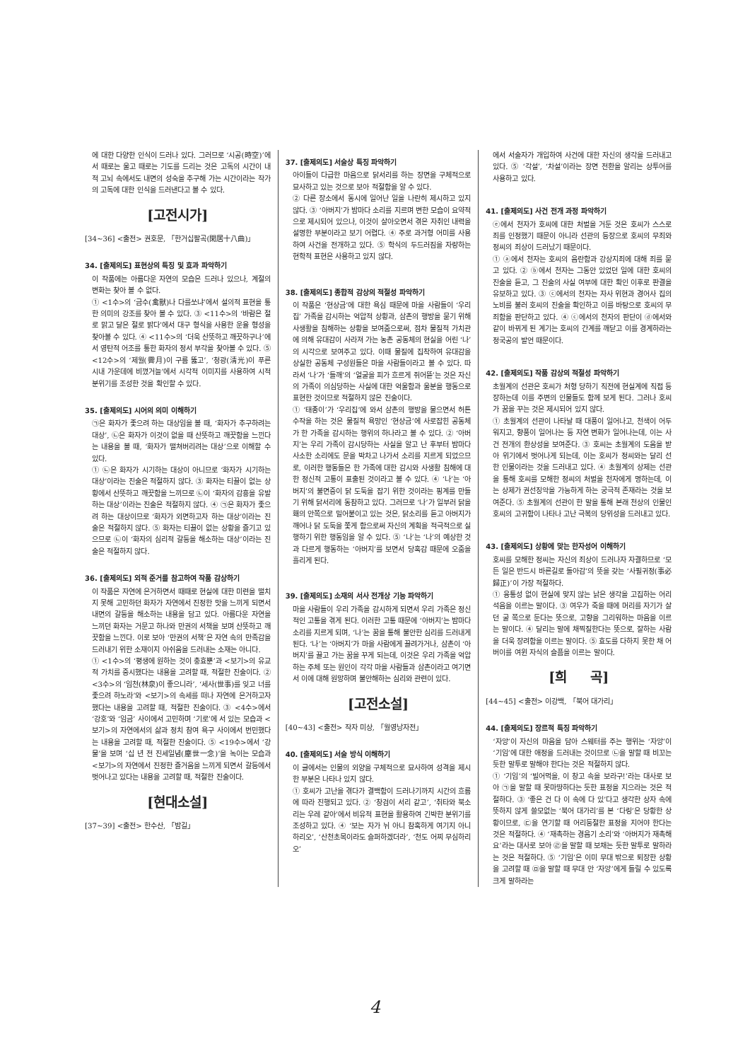에 대한 다양한 인식이 드러나 있다. 그러므로 ‘시공(時空)’에서 때로는 울고 때로는 기도를 드리는 것은 고독의 시간이 내적 고뇌 속에서도 내면의 성숙을 추구해 가는 시간이라는 작가의 고독에 대한 인식을 드러낸다고 볼 수 있다.
[고전시가]
[34~36] <출전> 권호문, 「한거십팔곡(閑居十八曲)」
34. [출제의도] 표현상의 특징 및 효과 파악하기
이 작품에는 아름다운 자연의 모습은 드러나 있으나, 계절의 변화는 찾아 볼 수 없다.
① <1수>의 ‘금수(禽獸)나 다를쏘냐’에서 설의적 표현을 통한 의미의 강조를 찾아 볼 수 있다. ③ <11수>의 ‘바람은 절로 맑고 달은 절로 밝다’에서 대구 형식을 사용한 운율 형성을 찾아볼 수 있다. ④ <11수>의 ‘더욱 산뜻하고 깨끗하구나’에서 영탄적 어조를 통한 화자의 정서 부각을 찾아볼 수 있다. ⑤ <12수>의 ‘제월(霽月)이 구름 뚫고’, ‘청광(淸光)이 푸른 시내 가운데에 비꼈거늘’에서 시각적 이미지를 사용하여 시적 분위기를 조성한 것을 확인할 수 있다.
35. [출제의도] 시어의 의미 이해하기
㉠은 화자가 좇으려 하는 대상임을 볼 때, ‘화자가 추구하려는 대상’, ㉡은 화자가 이것이 없을 때 산뜻하고 깨끗함을 느낀다는 내용을 볼 때, ‘화자가 떨쳐버리려는 대상’으로 이해할 수 있다.
① ㉡은 화자가 시기하는 대상이 아니므로 ‘화자가 시기하는 대상’이라는 진술은 적절하지 않다. ③ 화자는 티끌이 없는 상황에서 산뜻하고 깨끗함을 느끼므로 ㉡이 ‘화자의 감흥을 유발하는 대상’이라는 진술은 적절하지 않다. ④ ㉠은 화자가 좇으려 하는 대상이므로 ‘화자가 외면하고자 하는 대상’이라는 진술은 적절하지 않다. ⑤ 화자는 티끌이 없는 상황을 즐기고 있으므로 ㉡이 ‘화자의 심리적 갈등을 해소하는 대상’이라는 진술은 적절하지 않다.
36. [출제의도] 외적 준거를 참고하여 작품 감상하기
이 작품은 자연에 은거하면서 때때로 현실에 대한 미련을 떨치지 못해 고민하던 화자가 자연에서 진정한 맛을 느끼게 되면서 내면의 갈등을 해소하는 내용을 담고 있다. 아름다운 자연을 느끼던 화자는 거문고 하나와 만권의 서책을 보며 산뜻하고 깨끗함을 느낀다. 이로 보아 ‘만권의 서책’은 자연 속의 만족감을 드러내기 위한 소재이지 아쉬움을 드러내는 소재는 아니다.
① <1수>의 ‘평생에 원하는 것이 충효뿐’과 <보기>의 유교적 가치를 중시했다는 내용을 고려할 때, 적절한 진술이다. ② <3수>의 ‘임천(林泉)이 좋으니라’, ‘세사(世事)를 잊고 너를 좇으려 하노라’와 <보기>의 속세를 떠나 자연에 은거하고자 했다는 내용을 고려할 때, 적절한 진술이다. ③ <4수>에서 ‘강호’와 ‘임금’ 사이에서 고민하며 ‘기로’에 서 있는 모습과 <보기>의 자연에서의 삶과 정치 참여 욕구 사이에서 번민했다는 내용을 고려할 때, 적절한 진술이다. ⑤ <19수>에서 ‘강물’을 보며 ‘십 년 전 진세일념(塵世一念)’을 녹이는 모습과 <보기>의 자연에서 진정한 즐거움을 느끼게 되면서 갈등에서 벗어나고 있다는 내용을 고려할 때, 적절한 진술이다.
[현대소설]
[37~39] <출전> 한수산, 「밤길」
37. [출제의도] 서술상 특징 파악하기
아이들이 다급한 마음으로 닭서리를 하는 장면을 구체적으로 묘사하고 있는 것으로 보아 적절함을 알 수 있다.
② 다른 장소에서 동시에 일어난 일을 나란히 제시하고 있지 않다. ③ ‘아버지’가 밤마다 소리를 지르며 변한 모습이 요약적으로 제시되어 있으나, 이것이 살아오면서 겪은 자취인 내력을 설명한 부분이라고 보기 어렵다. ④ 주로 과거형 어미를 사용하여 사건을 전개하고 있다. ⑤ 학식의 두드러짐을 자랑하는 현학적 표현은 사용하고 있지 않다.
38. [출제의도] 종합적 감상의 적절성 파악하기
이 작품은 ‘현상금’에 대한 욕심 때문에 마을 사람들이 ‘우리집’ 가족을 감시하는 억압적 상황과, 삼촌의 행방을 묻기 위해 사생활을 침해하는 상황을 보여줌으로써, 점차 물질적 가치관에 의해 유대감이 사라져 가는 농촌 공동체의 현실을 어린 ‘나’의 시각으로 보여주고 있다. 이때 물질에 집착하여 유대감을 상실한 공동체 구성원들은 마을 사람들이라고 볼 수 있다. 따라서 ‘나’가 ‘들깨’의 ‘얼굴을 피가 흐르게 쥐어뜯’는 것은 자신의 가족이 의심당하는 사실에 대한 억울함과 울분을 행동으로 표현한 것이므로 적절하지 않은 진술이다.
① ‘태종이’가 ‘우리집’에 와서 삼촌의 행방을 물으면서 허튼 수작을 하는 것은 물질적 욕망인 ‘현상금’에 사로잡힌 공동체가 한 가족을 감시하는 행위의 하나라고 볼 수 있다. ② ‘아버지’는 우리 가족이 감시당하는 사실을 알고 난 후부터 밤마다 사소한 소리에도 문을 박차고 나가서 소리를 지르게 되었으므로, 이러한 행동들은 한 가족에 대한 감시와 사생활 침해에 대한 정신적 고통이 표출된 것이라고 볼 수 있다. ④ ‘나’는 ‘아버지’의 불면증이 닭 도둑을 잡기 위한 것이라는 핑계를 만들기 위해 닭서리에 동참하고 있다. 그러므로 ‘나’가 일부러 닭을 홰의 안쪽으로 밀어붙이고 있는 것은, 닭소리를 듣고 아버지가 깨어나 닭 도둑을 쫓게 함으로써 자신의 계획을 적극적으로 실행하기 위한 행동임을 알 수 있다. ⑤ ‘나’는 ‘나’의 예상한 것과 다르게 행동하는 ‘아버지’를 보면서 당혹감 때문에 오줌을 흘리게 된다.
39. [출제의도] 소재의 서사 전개상 기능 파악하기
마을 사람들이 우리 가족을 감시하게 되면서 우리 가족은 정신적인 고통을 겪게 된다. 이러한 고통 때문에 ‘아버지’는 밤마다 소리를 지르게 되며, ‘나’는 꿈을 통해 불안한 심리를 드러내게 된다. ‘나’는 ‘아버지’가 마을 사람에게 끌려가거나, 삼촌이 ‘아버지’를 끌고 가는 꿈을 꾸게 되는데, 이것은 우리 가족을 억압하는 주체 또는 원인이 각각 마을 사람들과 삼촌이라고 여기면서 이에 대해 원망하며 불안해하는 심리와 관련이 있다.
[고전소설]
[40~43] <출전> 작자 미상, 「월영낭자전」
40. [출제의도] 서술 방식 이해하기
이 글에서는 인물의 외양을 구체적으로 묘사하여 성격을 제시한 부분은 나타나 있지 않다.
① 호씨가 고난을 겪다가 결백함이 드러나기까지 시간의 흐름에 따라 진행되고 있다. ② ‘창검이 서리 같고’, ‘취타와 북소리는 우레 같아’에서 비유적 표현을 활용하여 긴박한 분위기를 조성하고 있다. ④ ‘보는 자가 뉘 아니 참혹하게 여기지 아니 하리오’, ‘산천초목이라도 슬퍼하겠더라’, ‘천도 어찌 무심하리오’
에서 서술자가 개입하여 사건에 대한 자신의 생각을 드러내고 있다. ⑤ ‘각설’, ‘차설’이라는 장면 전환을 알리는 상투어를 사용하고 있다.
41. [출제의도] 사건 전개 과정 파악하기
ⓔ에서 천자가 호씨에 대한 처벌을 거둔 것은 호씨가 스스로 죄를 인정했기 때문이 아니라 선관의 등장으로 호씨의 무죄와 정씨의 죄상이 드러났기 때문이다.
① ⓐ에서 천자는 호씨의 음란함과 강상지죄에 대해 죄를 묻고 있다. ② ⓑ에서 천자는 그동안 있었던 일에 대한 호씨의 진술을 듣고, 그 진술의 사실 여부에 대한 확인 이후로 판결을 유보하고 있다. ③ ⓒ에서의 천자는 자사 위현과 경어사 집의 노비를 불러 호씨의 진술을 확인하고 이를 바탕으로 호씨의 무죄함을 판단하고 있다. ④ ⓒ에서의 천자의 판단이 ⓓ에서와 같이 바뀌게 된 계기는 호씨의 간계를 깨닫고 이를 경계하라는 정국공의 발언 때문이다.
42. [출제의도] 작품 감상의 적절성 파악하기
초월계의 선관은 호씨가 처형 당하기 직전에 현실계에 직접 등장하는데 이를 주변의 인물들도 함께 보게 된다. 그러나 호씨가 꿈을 꾸는 것은 제시되어 있지 않다.
① 초월계의 선관이 나타날 때 대풍이 일어나고, 천색이 어두워지고, 향풍이 일어나는 등 자연 변화가 일어나는데, 이는 사건 전개의 환상성을 보여준다. ③ 호씨는 초월계의 도움을 받아 위기에서 벗어나게 되는데, 이는 호씨가 정씨와는 달리 선한 인물이라는 것을 드러내고 있다. ④ 초월계의 상제는 선관을 통해 호씨를 모해한 정씨의 처벌을 천자에게 명하는데, 이는 상제가 권선징악을 가능하게 하는 궁극적 존재라는 것을 보여준다. ⑤ 초월계의 선관이 한 말을 통해 본래 천상의 인물인 호씨의 고귀함이 나타나 고난 극복의 당위성을 드러내고 있다.
43. [출제의도] 상황에 맞는 한자성어 이해하기
호씨를 모해한 정씨는 자신의 죄상이 드러나자 자결하므로 ‘모든 일은 반드시 바른길로 돌아감’의 뜻을 갖는 ‘사필귀정(事必歸正)’이 가장 적절하다.
① 융통성 없이 현실에 맞지 않는 낡은 생각을 고집하는 어리석음을 이르는 말이다. ③ 여우가 죽을 때에 머리를 자기가 살던 굴 쪽으로 둔다는 뜻으로, 고향을 그리워하는 마음을 이르는 말이다. ④ 달리는 말에 채찍질한다는 뜻으로, 잘하는 사람을 더욱 장려함을 이르는 말이다. ⑤ 효도를 다하지 못한 채 어버이를 여윈 자식의 슬픔을 이르는 말이다.
[희 곡]
[44~45] <출전> 이강백, 「북어 대가리」
44. [출제의도] 장르적 특징 파악하기
‘자앙’이 자신의 마음을 담아 스웨터를 주는 행위는 ‘자앙’이 ‘기임’에 대한 애정을 드러내는 것이므로 ㉡을 말할 때 비꼬는 듯한 말투로 말해야 한다는 것은 적절하지 않다.
① ‘기임’의 ‘빌어먹을, 이 창고 속을 보라구!’라는 대사로 보아 ㉠을 말할 때 못마땅하다는 듯한 표정을 지으라는 것은 적절하다. ③ ‘좋은 건 다 이 속에 다 있’다고 생각한 상자 속에 뜻하지 않게 쓸모없는 ‘북어 대가리’를 본 ‘다링’은 당황한 상황이므로, ㉢을 연기할 때 어리둥절한 표정을 지어야 한다는 것은 적절하다. ④ ‘재촉하는 경음기 소리’와 ‘아버지가 재촉해요’라는 대사로 보아 ㉣을 말할 때 보채는 듯한 말투로 말하라는 것은 적절하다. ⑤ ‘기임’은 이미 무대 밖으로 퇴장한 상황을 고려할 때 ㉤을 말할 때 무대 안 ‘자앙’에게 들릴 수 있도록 크게 말하라는
4